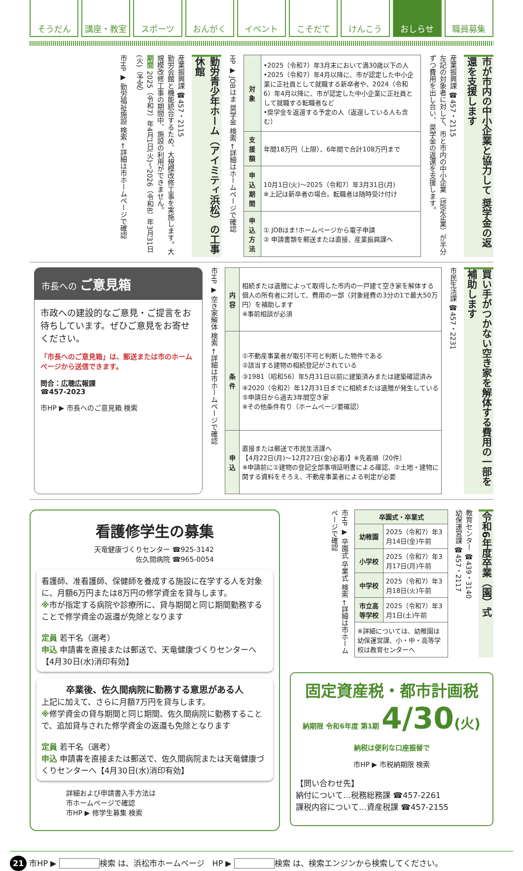そうだん 講座・教室 スポーツ おんがく イベント こそだて けんこう おしらせ 職員募集
市が市内の中小企業と協力して 奨学金の返還を支援します
産業振興課 ☎457・2115
左記の対象者に対して、市と市内の中小企業（認定企業）が半分ずつ費用を出し合い、奨学金の返還を支援します。
| 対象 | •2025（令和7）年3月末において満30歳以下の人 •2025（令和7）年4月以降に、市が認定した中小企業に正社員として就職する新卒者や、2024（令和6）年4月以降に、市が認定した中小企業に正社員として就職する転職者など •奨学金を返還する予定の人（返還している人も含む） |
| 支援額 | 年間18万円（上限）、6年間で合計108万円まで |
| 申込期間 | 10月1日(火)～2025（令和7）年3月31日(月) ※上記は新卒者の場合。転職者は随時受け付け |
| 申込方法 | ① JOBはま!ホームページから電子申請 ② 申請書類を郵送または直接、産業振興課へ |
HP ▶ JOBはま 奨学金 検索 ←詳細はホームページで確認
勤労青少年ホーム（アイミティ浜松）の工事休館
産業振興課 ☎457・2115
勤労会館と機能統合するため、大規模改修工事を実施します。大規模改修工事の期間中、施設の利用ができません。
期間 2025（令和7）年4月1日(火)～2026（令和8）年3月31日(火)（予定）
市HP ▶ 勤労福祉施設 検索 ←詳細は市ホームページで確認
買い手がつかない空き家を解体する費用の一部を補助します
市民生活課 ☎457・2231
| 内容 | 相続または遺贈によって取得した市内の一戸建て空き家を解体する個人の所有者に対して、費用の一部（対象経費の3分の1で最大50万円）を補助します ※事前相談が必須 |
| 条件 | ①不動産事業者が取引不可と判断した物件である ②該当する建物の相続登記がされている ③1981（昭和56）年5月31日以前に建築済みまたは建築確認済み ④2020（令和2）年12月31日までに相続または遺贈が発生している ⑤申請日から過去3年間空き家 ※その他条件有り（ホームページ要確認） |
| 申込 | 直接または郵送で市民生活課へ 【4月22日(月)～12月27日(金)必着)】※先着順（20件） ※申請前に①建物の登記全部事項証明書による確認、②土地・建物に関する資料をそろえ、不動産事業者による判定が必要 |
市HP ▶ 空き家解体 検索 ←詳細は市ホームページで確認
市長への ご意見箱
市政への建設的なご意見・ご提言をお待ちしています。ぜひご意見をお寄せください。
「市長へのご意見箱」は、郵送または市のホームページから送信できます。
問合：広聴広報課
☎457-2023
市HP ▶ 市長へのご意見箱 検索
看護修学生の募集
天竜健康づくりセンター ☎925-3142
佐久間病院 ☎965-0054
看護師、准看護師、保健師を養成する施設に在学する人を対象に、月額6万円または8万円の修学資金を貸与します。
※市が指定する病院や診療所に、貸与期間と同じ期間勤務することで修学資金の返還が免除となります
定員 若干名（選考）
申込 申請書を直接または郵送で、天竜健康づくりセンターへ【4月30日(水)消印有効】
卒業後、佐久間病院に勤務する意思がある人
上記に加えて、さらに月額7万円を貸与します。
※修学資金の貸与期間と同じ期間、佐久間病院に勤務することで、追加貸与された修学資金の返還も免除となります
定員 若干名（選考）
申込 申請書を直接または郵送で、佐久間病院または天竜健康づくりセンターへ【4月30日(水)消印有効】
詳細および申請書入手方法は
市ホームページで確認
市HP ▶ 修学生募集 検索
令和6年度卒業（園）式
教育センター ☎439・3140
幼保運営課 ☎457・2117
| 卒園式・卒業式 | |
| --- | --- |
| 幼稚園 | 2025（令和7）年3月14日(金)午前 |
| 小学校 | 2025（令和7）年3月17日(月)午前 |
| 中学校 | 2025（令和7）年3月18日(火)午前 |
| 市立高等学校 | 2025（令和7）年3月1日(土)午前 |
| ※詳細については、幼稚園は幼保運営課、小・中・高等学校は教育センターへ | |
市HP ▶ 卒園式 卒業式 検索 ←詳細は市ホームページで確認
固定資産税・都市計画税
納期限 令和6年度 第1期 4/30(火)
納税は便利な口座振替で
市HP ▶ 市税納期限 検索
【問い合わせ先】
納付について…税務総務課 ☎457-2261
課税内容について…資産税課 ☎457-2155
21 市HP ▶ 検索 は、浜松市ホームページ　HP ▶ 検索 は、検索エンジンから検索してください。